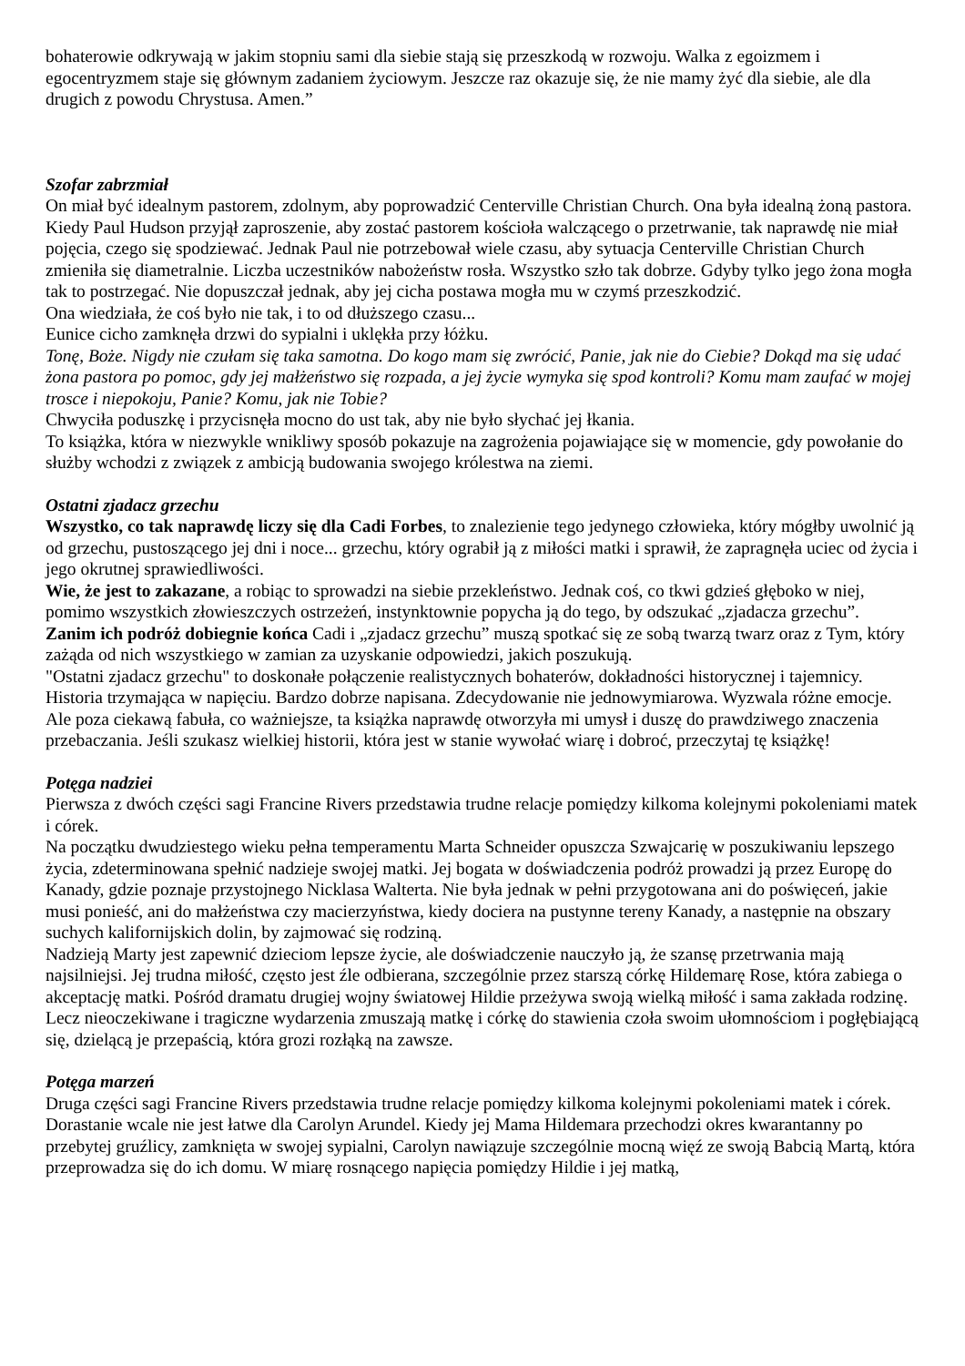bohaterowie odkrywają w jakim stopniu sami dla siebie stają się przeszkodą w rozwoju. Walka z egoizmem i egocentryzmem staje się głównym zadaniem życiowym. Jeszcze raz okazuje się, że nie mamy żyć dla siebie, ale dla drugich z powodu Chrystusa. Amen.”
Szofar zabrzmiał
On miał być idealnym pastorem, zdolnym, aby poprowadzić Centerville Christian Church. Ona była idealną żoną pastora. Kiedy Paul Hudson przyjął zaproszenie, aby zostać pastorem kościoła walczącego o przetrwanie, tak naprawdę nie miał pojęcia, czego się spodziewać. Jednak Paul nie potrzebował wiele czasu, aby sytuacja Centerville Christian Church zmieniła się diametralnie. Liczba uczestników nabożeństw rosła. Wszystko szło tak dobrze. Gdyby tylko jego żona mogła tak to postrzegać. Nie dopuszczał jednak, aby jej cicha postawa mogła mu w czymś przeszkodzić.
Ona wiedziała, że coś było nie tak, i to od dłuższego czasu...
Eunice cicho zamknęła drzwi do sypialni i uklękła przy łóżku.
Tonę, Boże. Nigdy nie czułam się taka samotna. Do kogo mam się zwrócić, Panie, jak nie do Ciebie? Dokąd ma się udać żona pastora po pomoc, gdy jej małżeństwo się rozpada, a jej życie wymyka się spod kontroli? Komu mam zaufać w mojej trosce i niepokoju, Panie? Komu, jak nie Tobie?
Chwyciła poduszkę i przycisnęła mocno do ust tak, aby nie było słychać jej łkania.
To książka, która w niezwykle wnikliwy sposób pokazuje na zagrożenia pojawiające się w momencie, gdy powołanie do służby wchodzi z związek z ambicją budowania swojego królestwa na ziemi.
Ostatni zjadacz grzechu
Wszystko, co tak naprawdę liczy się dla Cadi Forbes, to znalezienie tego jedynego człowieka, który mógłby uwolnić ją od grzechu, pustoszącego jej dni i noce... grzechu, który ograbił ją z miłości matki i sprawił, że zapragnęła uciec od życia i jego okrutnej sprawiedliwości.
Wie, że jest to zakazane, a robiąc to sprowadzi na siebie przekleństwo. Jednak coś, co tkwi gdzieś głęboko w niej, pomimo wszystkich złowieszczych ostrzeżeń, instynktownie popycha ją do tego, by odszukać „zjadacza grzechu”.
Zanim ich podróż dobiegnie końca Cadi i „zjadacz grzechu” muszą spotkać się ze sobą twarzą twarz oraz z Tym, który zażąda od nich wszystkiego w zamian za uzyskanie odpowiedzi, jakich poszukują.
"Ostatni zjadacz grzechu" to doskonałe połączenie realistycznych bohaterów, dokładności historycznej i tajemnicy.
Historia trzymająca w napięciu. Bardzo dobrze napisana. Zdecydowanie nie jednowymiarowa. Wyzwala różne emocje. Ale poza ciekawą fabuła, co ważniejsze, ta książka naprawdę otworzyła mi umysł i duszę do prawdziwego znaczenia przebaczania. Jeśli szukasz wielkiej historii, która jest w stanie wywołać wiarę i dobroć, przeczytaj tę książkę!
Potęga nadziei
Pierwsza z dwóch części sagi Francine Rivers przedstawia trudne relacje pomiędzy kilkoma kolejnymi pokoleniami matek i córek.
Na początku dwudziestego wieku pełna temperamentu Marta Schneider opuszcza Szwajcarię w poszukiwaniu lepszego życia, zdeterminowana spełnić nadzieje swojej matki. Jej bogata w doświadczenia podróż prowadzi ją przez Europę do Kanady, gdzie poznaje przystojnego Nicklasa Walterta. Nie była jednak w pełni przygotowana ani do poświęceń, jakie musi ponieść, ani do małżeństwa czy macierzyństwa, kiedy dociera na pustynne tereny Kanady, a następnie na obszary suchych kalifornijskich dolin, by zajmować się rodziną.
Nadzieją Marty jest zapewnić dzieciom lepsze życie, ale doświadczenie nauczyło ją, że szansę przetrwania mają najsilniejsi. Jej trudna miłość, często jest źle odbierana, szczególnie przez starszą córkę Hildemarę Rose, która zabiega o akceptację matki. Pośród dramatu drugiej wojny światowej Hildie przeżywa swoją wielką miłość i sama zakłada rodzinę. Lecz nieoczekiwane i tragiczne wydarzenia zmuszają matkę i córkę do stawienia czoła swoim ułomnościom i pogłębiającą się, dzielącą je przepaścią, która grozi rozłąką na zawsze.
Potęga marzeń
Druga części sagi Francine Rivers przedstawia trudne relacje pomiędzy kilkoma kolejnymi pokoleniami matek i córek.
Dorastanie wcale nie jest łatwe dla Carolyn Arundel. Kiedy jej Mama Hildemara przechodzi okres kwarantanny po przebytej gruźlicy, zamknięta w swojej sypialni, Carolyn nawiązuje szczególnie mocną więź ze swoją Babcią Martą, która przeprowadza się do ich domu. W miarę rosnącego napięcia pomiędzy Hildie i jej matką,